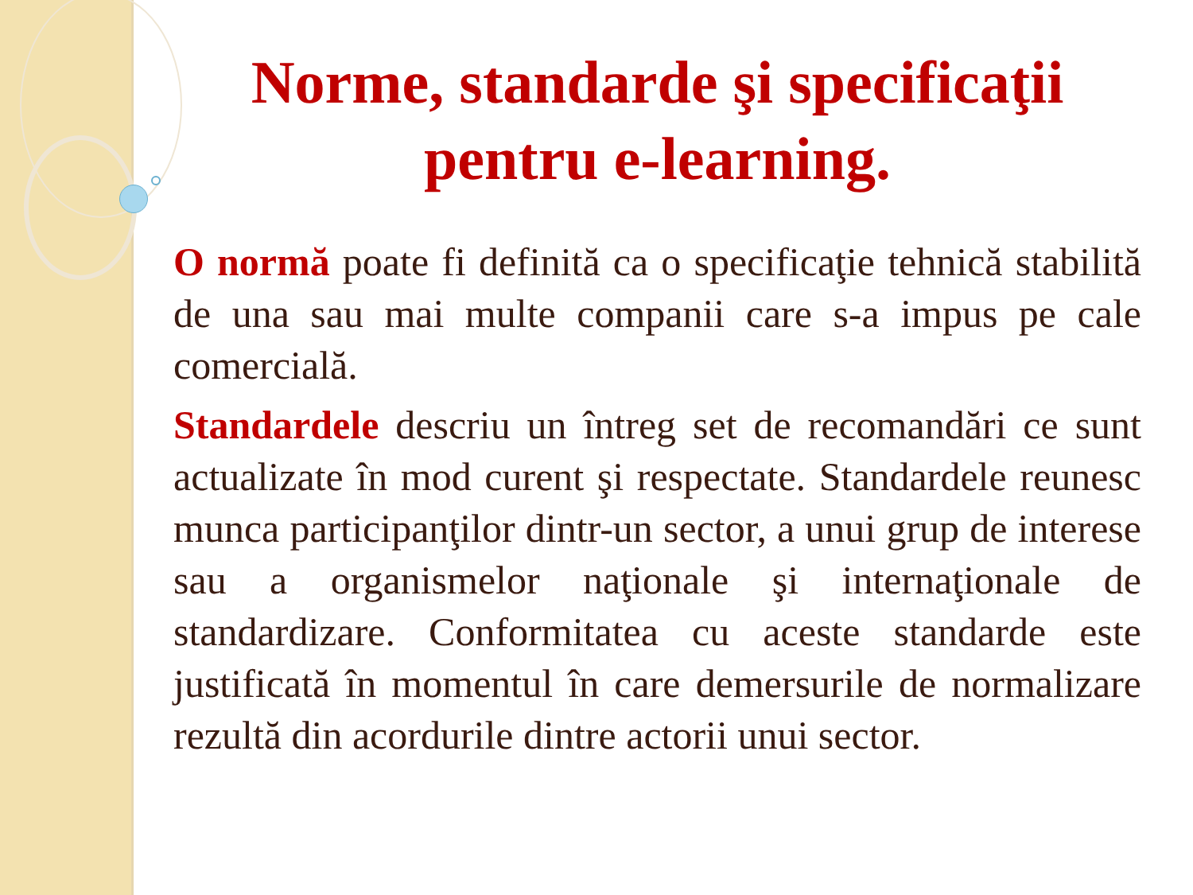Norme, standarde şi specificaţii pentru e-learning.
O normă poate fi definită ca o specificaţie tehnică stabilită de una sau mai multe companii care s-a impus pe cale comercială.
Standardele descriu un întreg set de recomandări ce sunt actualizate în mod curent şi respectate. Standardele reunesc munca participanţilor dintr-un sector, a unui grup de interese sau a organismelor naţionale şi internaţionale de standardizare. Conformitatea cu aceste standarde este justificată în momentul în care demersurile de normalizare rezultă din acordurile dintre actorii unui sector.